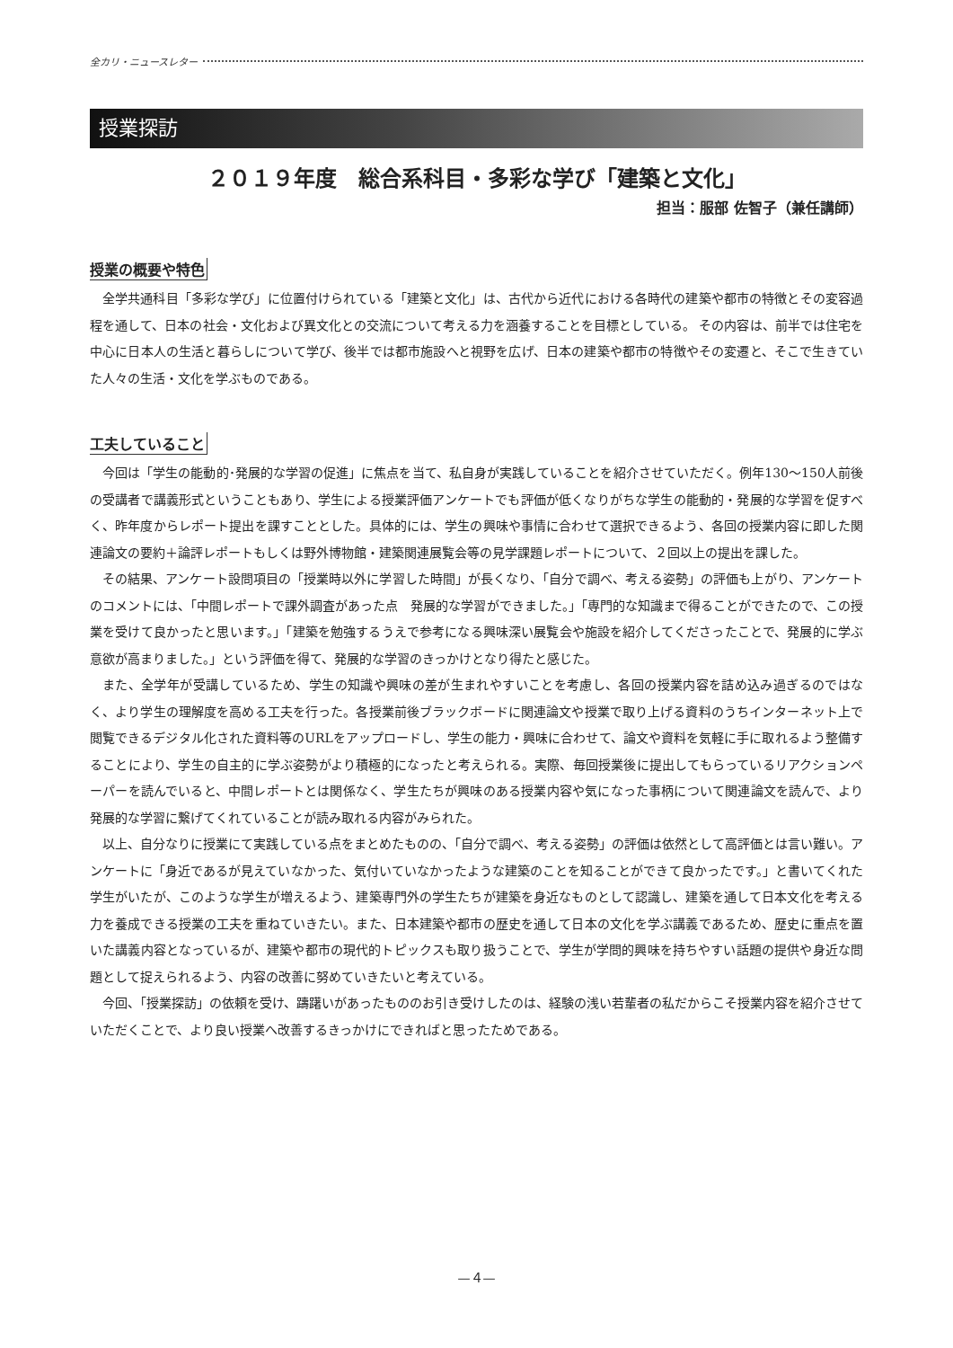全カリ・ニュースレター
授業探訪
２０１９年度　総合系科目・多彩な学び「建築と文化」
担当：服部 佐智子（兼任講師）
授業の概要や特色
全学共通科目「多彩な学び」に位置付けられている「建築と文化」は、古代から近代における各時代の建築や都市の特徴とその変容過程を通して、日本の社会・文化および異文化との交流について考える力を涵養することを目標としている。 その内容は、前半では住宅を中心に日本人の生活と暮らしについて学び、後半では都市施設へと視野を広げ、日本の建築や都市の特徴やその変遷と、そこで生きていた人々の生活・文化を学ぶものである。
工夫していること
今回は「学生の能動的･発展的な学習の促進」に焦点を当て、私自身が実践していることを紹介させていただく。例年130〜150人前後の受講者で講義形式ということもあり、学生による授業評価アンケートでも評価が低くなりがちな学生の能動的・発展的な学習を促すべく、昨年度からレポート提出を課すこととした。具体的には、学生の興味や事情に合わせて選択できるよう、各回の授業内容に即した関連論文の要約＋論評レポートもしくは野外博物館・建築関連展覧会等の見学課題レポートについて、２回以上の提出を課した。
その結果、アンケート設問項目の「授業時以外に学習した時間」が長くなり、「自分で調べ、考える姿勢」の評価も上がり、アンケートのコメントには、「中間レポートで課外調査があった点　発展的な学習ができました。」「専門的な知識まで得ることができたので、この授業を受けて良かったと思います。」「建築を勉強するうえで参考になる興味深い展覧会や施設を紹介してくださったことで、発展的に学ぶ意欲が高まりました。」という評価を得て、発展的な学習のきっかけとなり得たと感じた。
また、全学年が受講しているため、学生の知識や興味の差が生まれやすいことを考慮し、各回の授業内容を詰め込み過ぎるのではなく、より学生の理解度を高める工夫を行った。各授業前後ブラックボードに関連論文や授業で取り上げる資料のうちインターネット上で閲覧できるデジタル化された資料等のURLをアップロードし、学生の能力・興味に合わせて、論文や資料を気軽に手に取れるよう整備することにより、学生の自主的に学ぶ姿勢がより積極的になったと考えられる。実際、毎回授業後に提出してもらっているリアクションペーパーを読んでいると、中間レポートとは関係なく、学生たちが興味のある授業内容や気になった事柄について関連論文を読んで、より発展的な学習に繋げてくれていることが読み取れる内容がみられた。
以上、自分なりに授業にて実践している点をまとめたものの、「自分で調べ、考える姿勢」の評価は依然として高評価とは言い難い。アンケートに「身近であるが見えていなかった、気付いていなかったような建築のことを知ることができて良かったです。」と書いてくれた学生がいたが、このような学生が増えるよう、建築専門外の学生たちが建築を身近なものとして認識し、建築を通して日本文化を考える力を養成できる授業の工夫を重ねていきたい。また、日本建築や都市の歴史を通して日本の文化を学ぶ講義であるため、歴史に重点を置いた講義内容となっているが、建築や都市の現代的トピックスも取り扱うことで、学生が学問的興味を持ちやすい話題の提供や身近な問題として捉えられるよう、内容の改善に努めていきたいと考えている。
今回、「授業探訪」の依頼を受け、躊躇いがあったもののお引き受けしたのは、経験の浅い若輩者の私だからこそ授業内容を紹介させていただくことで、より良い授業へ改善するきっかけにできればと思ったためである。
—４—